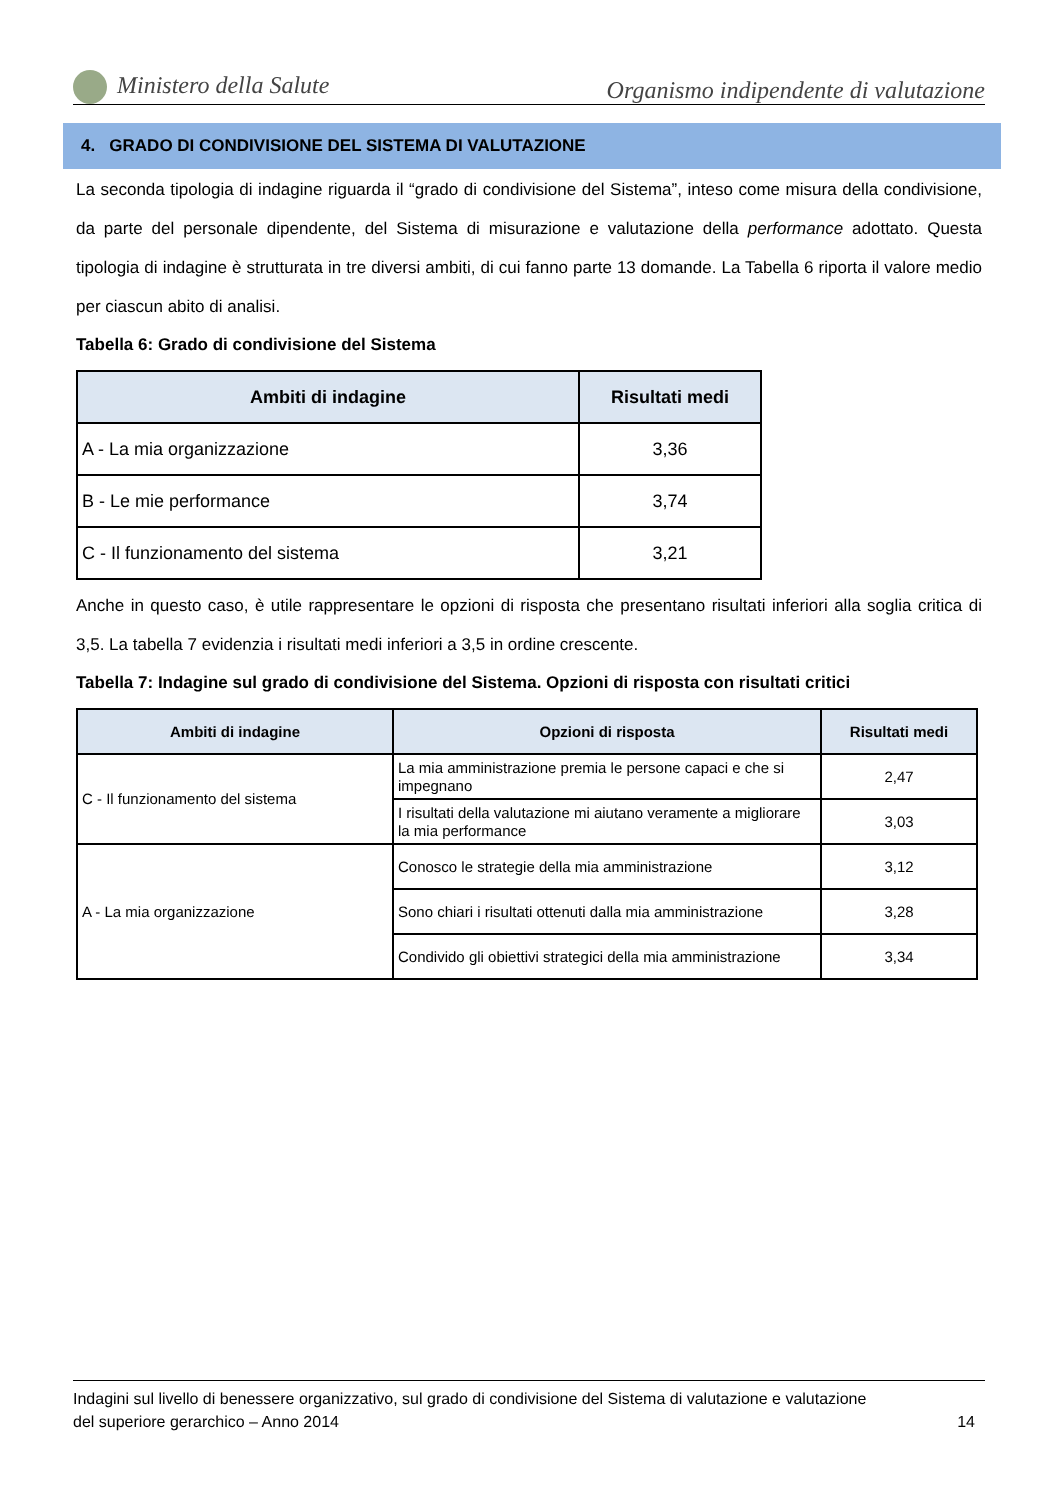Ministero della Salute Organismo indipendente di valutazione
4. GRADO DI CONDIVISIONE DEL SISTEMA DI VALUTAZIONE
La seconda tipologia di indagine riguarda il “grado di condivisione del Sistema”, inteso come misura della condivisione, da parte del personale dipendente, del Sistema di misurazione e valutazione della performance adottato. Questa tipologia di indagine è strutturata in tre diversi ambiti, di cui fanno parte 13 domande. La Tabella 6 riporta il valore medio per ciascun abito di analisi.
Tabella 6: Grado di condivisione del Sistema
| Ambiti di indagine | Risultati medi |
| --- | --- |
| A - La mia organizzazione | 3,36 |
| B - Le mie performance | 3,74 |
| C - Il funzionamento del sistema | 3,21 |
Anche in questo caso, è utile rappresentare le opzioni di risposta che presentano risultati inferiori alla soglia critica di 3,5. La tabella 7 evidenzia i risultati medi inferiori a 3,5 in ordine crescente.
Tabella 7: Indagine sul grado di condivisione del Sistema. Opzioni di risposta con risultati critici
| Ambiti di indagine | Opzioni di risposta | Risultati medi |
| --- | --- | --- |
| C - Il funzionamento del sistema | La mia amministrazione premia le persone capaci e che si impegnano | 2,47 |
| | I risultati della valutazione mi aiutano veramente a migliorare la mia performance | 3,03 |
| A - La mia organizzazione | Conosco le strategie della mia amministrazione | 3,12 |
| | Sono chiari i risultati ottenuti dalla mia amministrazione | 3,28 |
| | Condivido gli obiettivi strategici della mia amministrazione | 3,34 |
Indagini sul livello di benessere organizzativo, sul grado di condivisione del Sistema di valutazione e valutazione
del superiore gerarchico – Anno 2014 14